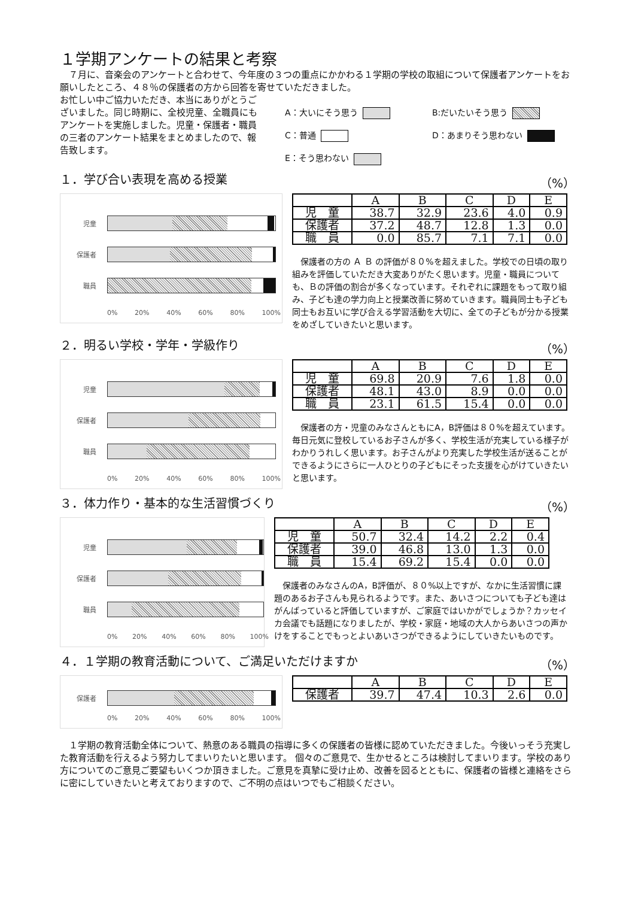１学期アンケートの結果と考察
　７月に、音楽会のアンケートと合わせて、今年度の３つの重点にかかわる１学期の学校の取組について保護者アンケートをお願いしたところ、４８％の保護者の方から回答を寄せていただきました。
お忙しい中ご協力いただき、本当にありがとうございました。同じ時期に、全校児童、全職員にもアンケートを実施しました。児童・保護者・職員の三者のアンケート結果をまとめましたので、報告致します。
A：大いにそう思う
B:だいたいそう思う
C：普通
D：あまりそう思わない
E：そう思わない
１．学び合い表現を高める授業 （%）
児童
保護者
職員
0% 20% 40% 60% 80% 100%
| | A | B | C | D | E |
| --- | --- | --- | --- | --- | --- |
| 児 童 | 38.7 | 32.9 | 23.6 | 4.0 | 0.9 |
| 保護者 | 37.2 | 48.7 | 12.8 | 1.3 | 0.0 |
| 職 員 | 0.0 | 85.7 | 7.1 | 7.1 | 0.0 |
　保護者の方の Ａ Ｂ の評価が８０%を超えました。学校での日頃の取り組みを評価していただき大変ありがたく思います。児童・職員についても、Ｂの評価の割合が多くなっています。それぞれに課題をもって取り組み、子ども達の学力向上と授業改善に努めていきます。職員同士も子ども同士もお互いに学び合える学習活動を大切に、全ての子どもが分かる授業をめざしていきたいと思います。
２．明るい学校・学年・学級作り （%）
児童
保護者
職員
0% 20% 40% 60% 80% 100%
| | A | B | C | D | E |
| --- | --- | --- | --- | --- | --- |
| 児 童 | 69.8 | 20.9 | 7.6 | 1.8 | 0.0 |
| 保護者 | 48.1 | 43.0 | 8.9 | 0.0 | 0.0 |
| 職 員 | 23.1 | 61.5 | 15.4 | 0.0 | 0.0 |
　保護者の方・児童のみなさんともにA，B評価は８０%を超えています。毎日元気に登校しているお子さんが多く、学校生活が充実している様子がわかりうれしく思います。お子さんがより充実した学校生活が送ることができるようにさらに一人ひとりの子どもにそった支援を心がけていきたいと思います。
３．体力作り・基本的な生活習慣づくり （%）
児童
保護者
職員
0% 20% 40% 60% 80% 100%
| | A | B | C | D | E |
| --- | --- | --- | --- | --- | --- |
| 児 童 | 50.7 | 32.4 | 14.2 | 2.2 | 0.4 |
| 保護者 | 39.0 | 46.8 | 13.0 | 1.3 | 0.0 |
| 職 員 | 15.4 | 69.2 | 15.4 | 0.0 | 0.0 |
　保護者のみなさんのA，B評価が、８０%以上ですが、なかに生活習慣に課題のあるお子さんも見られるようです。また、あいさつについても子ども達はがんばっていると評価していますが、ご家庭ではいかがでしょうか？カッセイカ会議でも話題になりましたが、学校・家庭・地域の大人からあいさつの声かけをすることでもっとよいあいさつができるようにしていきたいものです。
４．１学期の教育活動について、ご満足いただけますか （%）
保護者
0% 20% 40% 60% 80% 100%
| | A | B | C | D | E |
| --- | --- | --- | --- | --- | --- |
| 保護者 | 39.7 | 47.4 | 10.3 | 2.6 | 0.0 |
　１学期の教育活動全体について、熱意のある職員の指導に多くの保護者の皆様に認めていただきました。今後いっそう充実した教育活動を行えるよう努力してまいりたいと思います。 個々のご意見で、生かせるところは検討してまいります。学校のあり方についてのご意見ご要望もいくつか頂きました。ご意見を真摯に受け止め、改善を図るとともに、保護者の皆様と連絡をさらに密にしていきたいと考えておりますので、ご不明の点はいつでもご相談ください。